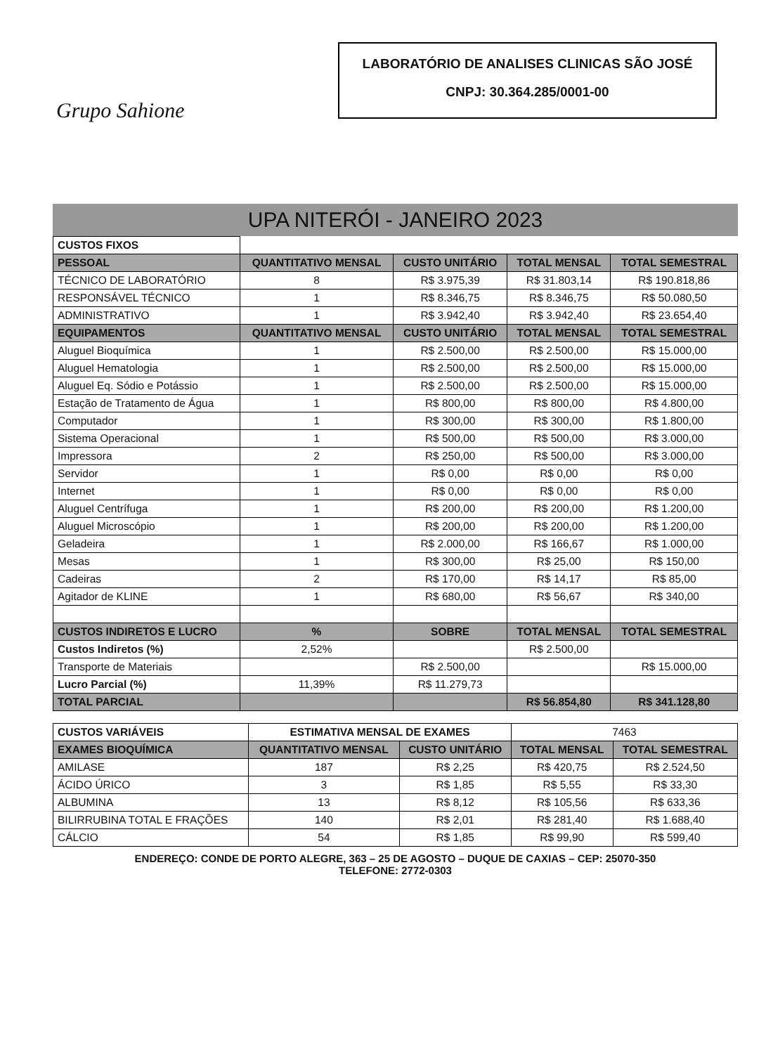Grupo Sahione
LABORATÓRIO DE ANALISES CLINICAS SÃO JOSÉ
CNPJ: 30.364.285/0001-00
UPA NITERÓI - JANEIRO 2023
| CUSTOS FIXOS | | | | |
| PESSOAL | QUANTITATIVO MENSAL | CUSTO UNITÁRIO | TOTAL MENSAL | TOTAL SEMESTRAL |
| TÉCNICO DE LABORATÓRIO | 8 | R$ 3.975,39 | R$ 31.803,14 | R$ 190.818,86 |
| RESPONSÁVEL TÉCNICO | 1 | R$ 8.346,75 | R$ 8.346,75 | R$ 50.080,50 |
| ADMINISTRATIVO | 1 | R$ 3.942,40 | R$ 3.942,40 | R$ 23.654,40 |
| EQUIPAMENTOS | QUANTITATIVO MENSAL | CUSTO UNITÁRIO | TOTAL MENSAL | TOTAL SEMESTRAL |
| Aluguel Bioquímica | 1 | R$ 2.500,00 | R$ 2.500,00 | R$ 15.000,00 |
| Aluguel Hematologia | 1 | R$ 2.500,00 | R$ 2.500,00 | R$ 15.000,00 |
| Aluguel Eq. Sódio e Potássio | 1 | R$ 2.500,00 | R$ 2.500,00 | R$ 15.000,00 |
| Estação de Tratamento de Água | 1 | R$ 800,00 | R$ 800,00 | R$ 4.800,00 |
| Computador | 1 | R$ 300,00 | R$ 300,00 | R$ 1.800,00 |
| Sistema Operacional | 1 | R$ 500,00 | R$ 500,00 | R$ 3.000,00 |
| Impressora | 2 | R$ 250,00 | R$ 500,00 | R$ 3.000,00 |
| Servidor | 1 | R$ 0,00 | R$ 0,00 | R$ 0,00 |
| Internet | 1 | R$ 0,00 | R$ 0,00 | R$ 0,00 |
| Aluguel Centrífuga | 1 | R$ 200,00 | R$ 200,00 | R$ 1.200,00 |
| Aluguel Microscópio | 1 | R$ 200,00 | R$ 200,00 | R$ 1.200,00 |
| Geladeira | 1 | R$ 2.000,00 | R$ 166,67 | R$ 1.000,00 |
| Mesas | 1 | R$ 300,00 | R$ 25,00 | R$ 150,00 |
| Cadeiras | 2 | R$ 170,00 | R$ 14,17 | R$ 85,00 |
| Agitador de KLINE | 1 | R$ 680,00 | R$ 56,67 | R$ 340,00 |
| CUSTOS INDIRETOS E LUCRO | % | SOBRE | TOTAL MENSAL | TOTAL SEMESTRAL |
| Custos Indiretos (%) | 2,52% | | R$ 2.500,00 | |
| Transporte de Materiais | | R$ 2.500,00 | | R$ 15.000,00 |
| Lucro Parcial (%) | 11,39% | R$ 11.279,73 | | |
| TOTAL PARCIAL | | | R$ 56.854,80 | R$ 341.128,80 |
| CUSTOS VARIÁVEIS | ESTIMATIVA MENSAL DE EXAMES | | 7463 | |
| EXAMES BIOQUÍMICA | QUANTITATIVO MENSAL | CUSTO UNITÁRIO | TOTAL MENSAL | TOTAL SEMESTRAL |
| AMILASE | 187 | R$ 2,25 | R$ 420,75 | R$ 2.524,50 |
| ÁCIDO ÚRICO | 3 | R$ 1,85 | R$ 5,55 | R$ 33,30 |
| ALBUMINA | 13 | R$ 8,12 | R$ 105,56 | R$ 633,36 |
| BILIRRUBINA TOTAL E FRAÇÕES | 140 | R$ 2,01 | R$ 281,40 | R$ 1.688,40 |
| CÁLCIO | 54 | R$ 1,85 | R$ 99,90 | R$ 599,40 |
ENDEREÇO: CONDE DE PORTO ALEGRE, 363 – 25 DE AGOSTO – DUQUE DE CAXIAS – CEP: 25070-350
TELEFONE: 2772-0303